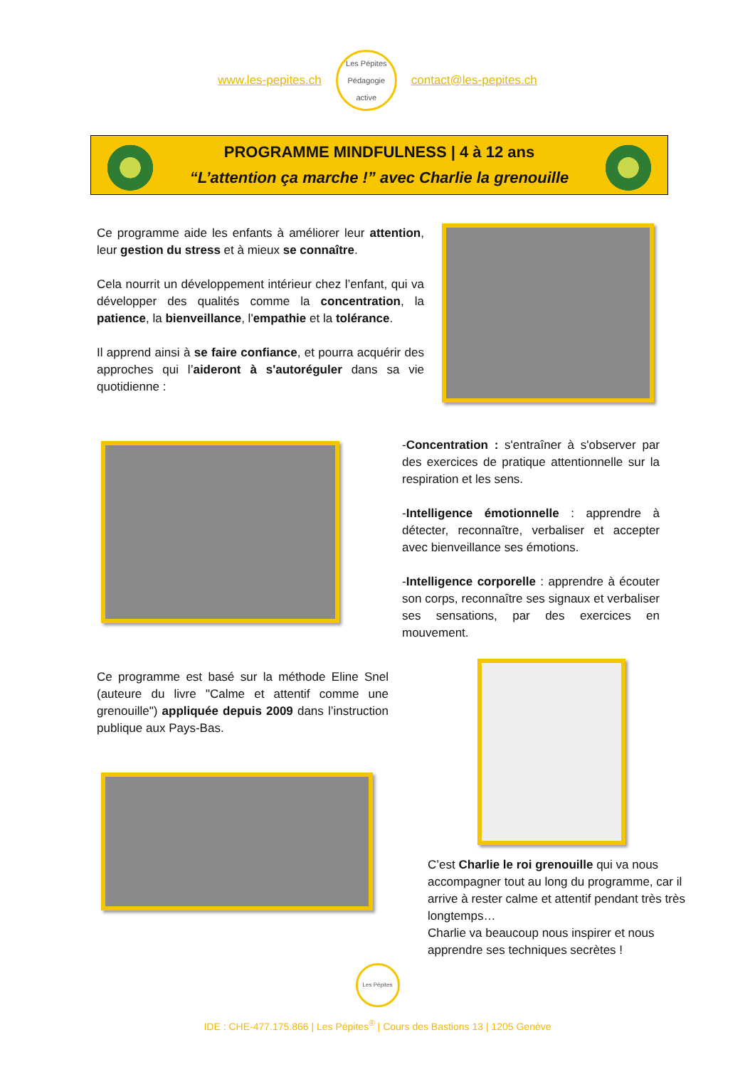www.les-pepites.ch
Les Pépites
Pédagogie active
contact@les-pepites.ch
PROGRAMME MINDFULNESS | 4 à 12 ans
“L’attention ça marche !” avec Charlie la grenouille
Ce programme aide les enfants à améliorer leur attention, leur gestion du stress et à mieux se connaître.
Cela nourrit un développement intérieur chez l’enfant, qui va développer des qualités comme la concentration, la patience, la bienveillance, l'empathie et la tolérance.
Il apprend ainsi à se faire confiance, et pourra acquérir des approches qui l’aideront à s'autoréguler dans sa vie quotidienne :
-Concentration : s'entraîner à s'observer par des exercices de pratique attentionnelle sur la respiration et les sens.
-Intelligence émotionnelle : apprendre à détecter, reconnaître, verbaliser et accepter avec bienveillance ses émotions.
-Intelligence corporelle : apprendre à écouter son corps, reconnaître ses signaux et verbaliser ses sensations, par des exercices en mouvement.
Ce programme est basé sur la méthode Eline Snel (auteure du livre "Calme et attentif comme une grenouille") appliquée depuis 2009 dans l’instruction publique aux Pays-Bas.
C’est Charlie le roi grenouille qui va nous accompagner tout au long du programme, car il arrive à rester calme et attentif pendant très très longtemps…
Charlie va beaucoup nous inspirer et nous apprendre ses techniques secrètes !
Les Pépites
IDE : CHE-477.175.866 | Les Pépites<sup>®</sup> | Cours des Bastions 13 | 1205 Genève